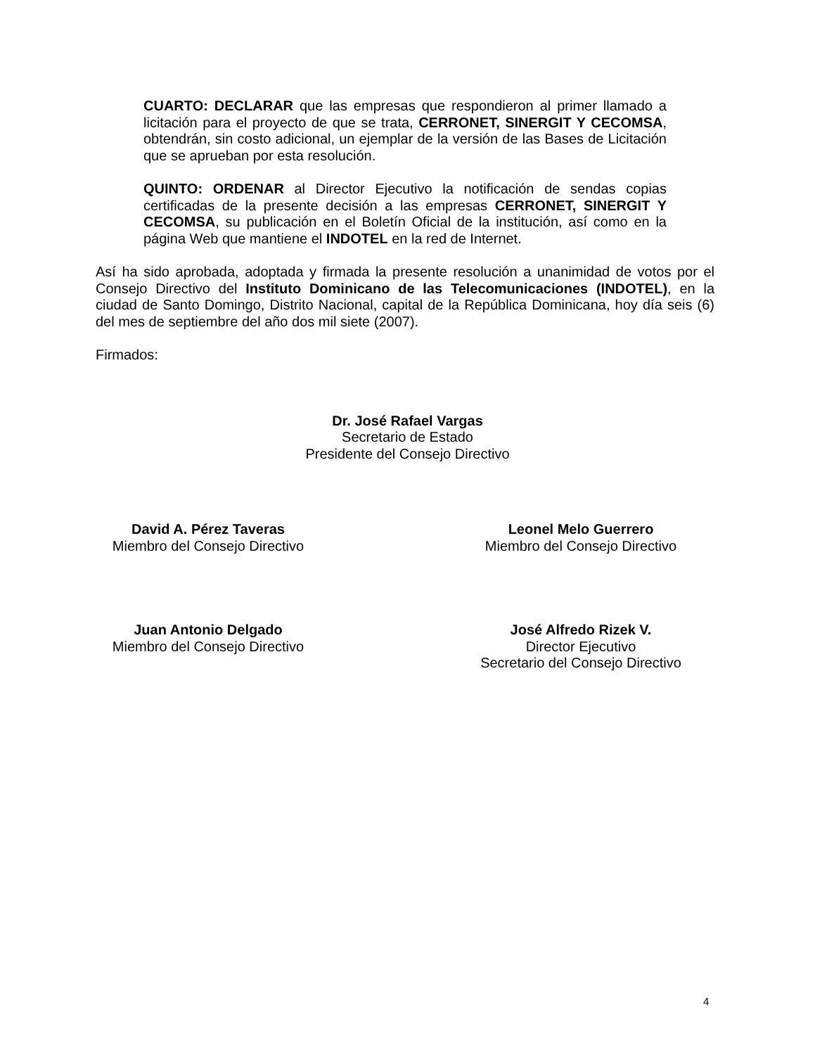CUARTO: DECLARAR que las empresas que respondieron al primer llamado a licitación para el proyecto de que se trata, CERRONET, SINERGIT Y CECOMSA, obtendrán, sin costo adicional, un ejemplar de la versión de las Bases de Licitación que se aprueban por esta resolución.
QUINTO: ORDENAR al Director Ejecutivo la notificación de sendas copias certificadas de la presente decisión a las empresas CERRONET, SINERGIT Y CECOMSA, su publicación en el Boletín Oficial de la institución, así como en la página Web que mantiene el INDOTEL en la red de Internet.
Así ha sido aprobada, adoptada y firmada la presente resolución a unanimidad de votos por el Consejo Directivo del Instituto Dominicano de las Telecomunicaciones (INDOTEL), en la ciudad de Santo Domingo, Distrito Nacional, capital de la República Dominicana, hoy día seis (6) del mes de septiembre del año dos mil siete (2007).
Firmados:
Dr. José Rafael Vargas
Secretario de Estado
Presidente del Consejo Directivo
David A. Pérez Taveras
Miembro del Consejo Directivo
Leonel Melo Guerrero
Miembro del Consejo Directivo
Juan Antonio Delgado
Miembro del Consejo Directivo
José Alfredo Rizek V.
Director Ejecutivo
Secretario del Consejo Directivo
4